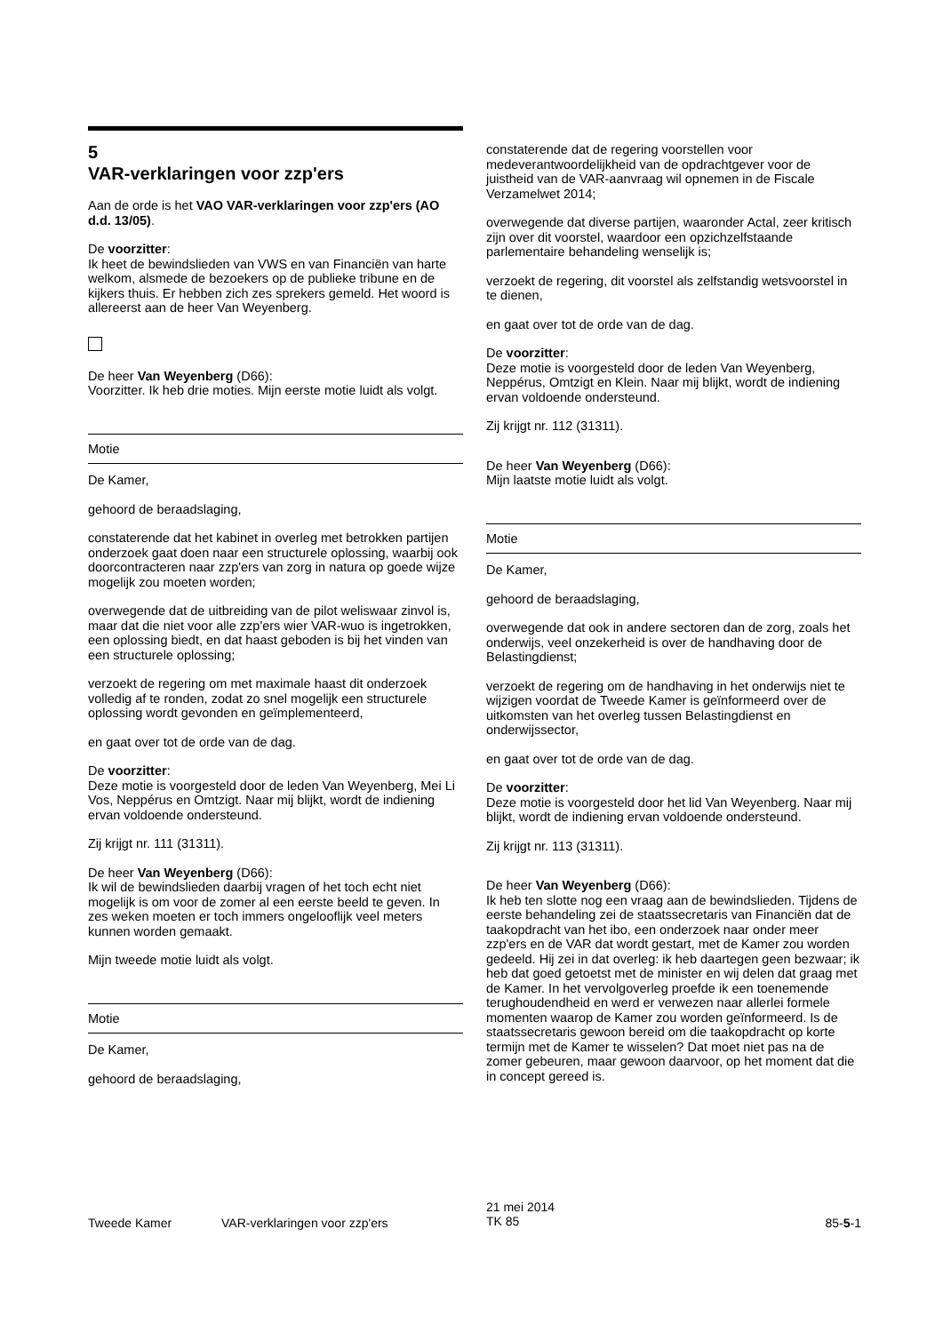5
VAR-verklaringen voor zzp'ers
Aan de orde is het VAO VAR-verklaringen voor zzp'ers (AO d.d. 13/05).
De voorzitter:
Ik heet de bewindslieden van VWS en van Financiën van harte welkom, alsmede de bezoekers op de publieke tribune en de kijkers thuis. Er hebben zich zes sprekers gemeld. Het woord is allereerst aan de heer Van Weyenberg.
De heer Van Weyenberg (D66):
Voorzitter. Ik heb drie moties. Mijn eerste motie luidt als volgt.
Motie
De Kamer,
gehoord de beraadslaging,
constaterende dat het kabinet in overleg met betrokken partijen onderzoek gaat doen naar een structurele oplossing, waarbij ook doorcontracteren naar zzp'ers van zorg in natura op goede wijze mogelijk zou moeten worden;
overwegende dat de uitbreiding van de pilot weliswaar zinvol is, maar dat die niet voor alle zzp'ers wier VAR-wuo is ingetrokken, een oplossing biedt, en dat haast geboden is bij het vinden van een structurele oplossing;
verzoekt de regering om met maximale haast dit onderzoek volledig af te ronden, zodat zo snel mogelijk een structurele oplossing wordt gevonden en geïmplementeerd,
en gaat over tot de orde van de dag.
De voorzitter:
Deze motie is voorgesteld door de leden Van Weyenberg, Mei Li Vos, Neppérus en Omtzigt. Naar mij blijkt, wordt de indiening ervan voldoende ondersteund.
Zij krijgt nr. 111 (31311).
De heer Van Weyenberg (D66):
Ik wil de bewindslieden daarbij vragen of het toch echt niet mogelijk is om voor de zomer al een eerste beeld te geven. In zes weken moeten er toch immers ongelooflijk veel meters kunnen worden gemaakt.
Mijn tweede motie luidt als volgt.
Motie
De Kamer,
gehoord de beraadslaging,
constaterende dat de regering voorstellen voor medeverantwoordelijkheid van de opdrachtgever voor de juistheid van de VAR-aanvraag wil opnemen in de Fiscale Verzamelwet 2014;
overwegende dat diverse partijen, waaronder Actal, zeer kritisch zijn over dit voorstel, waardoor een opzichzelfstaande parlementaire behandeling wenselijk is;
verzoekt de regering, dit voorstel als zelfstandig wetsvoorstel in te dienen,
en gaat over tot de orde van de dag.
De voorzitter:
Deze motie is voorgesteld door de leden Van Weyenberg, Neppérus, Omtzigt en Klein. Naar mij blijkt, wordt de indiening ervan voldoende ondersteund.
Zij krijgt nr. 112 (31311).
De heer Van Weyenberg (D66):
Mijn laatste motie luidt als volgt.
Motie
De Kamer,
gehoord de beraadslaging,
overwegende dat ook in andere sectoren dan de zorg, zoals het onderwijs, veel onzekerheid is over de handhaving door de Belastingdienst;
verzoekt de regering om de handhaving in het onderwijs niet te wijzigen voordat de Tweede Kamer is geïnformeerd over de uitkomsten van het overleg tussen Belastingdienst en onderwijssector,
en gaat over tot de orde van de dag.
De voorzitter:
Deze motie is voorgesteld door het lid Van Weyenberg. Naar mij blijkt, wordt de indiening ervan voldoende ondersteund.
Zij krijgt nr. 113 (31311).
De heer Van Weyenberg (D66):
Ik heb ten slotte nog een vraag aan de bewindslieden. Tijdens de eerste behandeling zei de staatssecretaris van Financiën dat de taakopdracht van het ibo, een onderzoek naar onder meer zzp'ers en de VAR dat wordt gestart, met de Kamer zou worden gedeeld. Hij zei in dat overleg: ik heb daartegen geen bezwaar; ik heb dat goed getoetst met de minister en wij delen dat graag met de Kamer. In het vervolgoverleg proefde ik een toenemende terughoudendheid en werd er verwezen naar allerlei formele momenten waarop de Kamer zou worden geïnformeerd. Is de staatssecretaris gewoon bereid om die taakopdracht op korte termijn met de Kamer te wisselen? Dat moet niet pas na de zomer gebeuren, maar gewoon daarvoor, op het moment dat die in concept gereed is.
Tweede Kamer VAR-verklaringen voor zzp'ers
21 mei 2014
TK 85
85-5-1